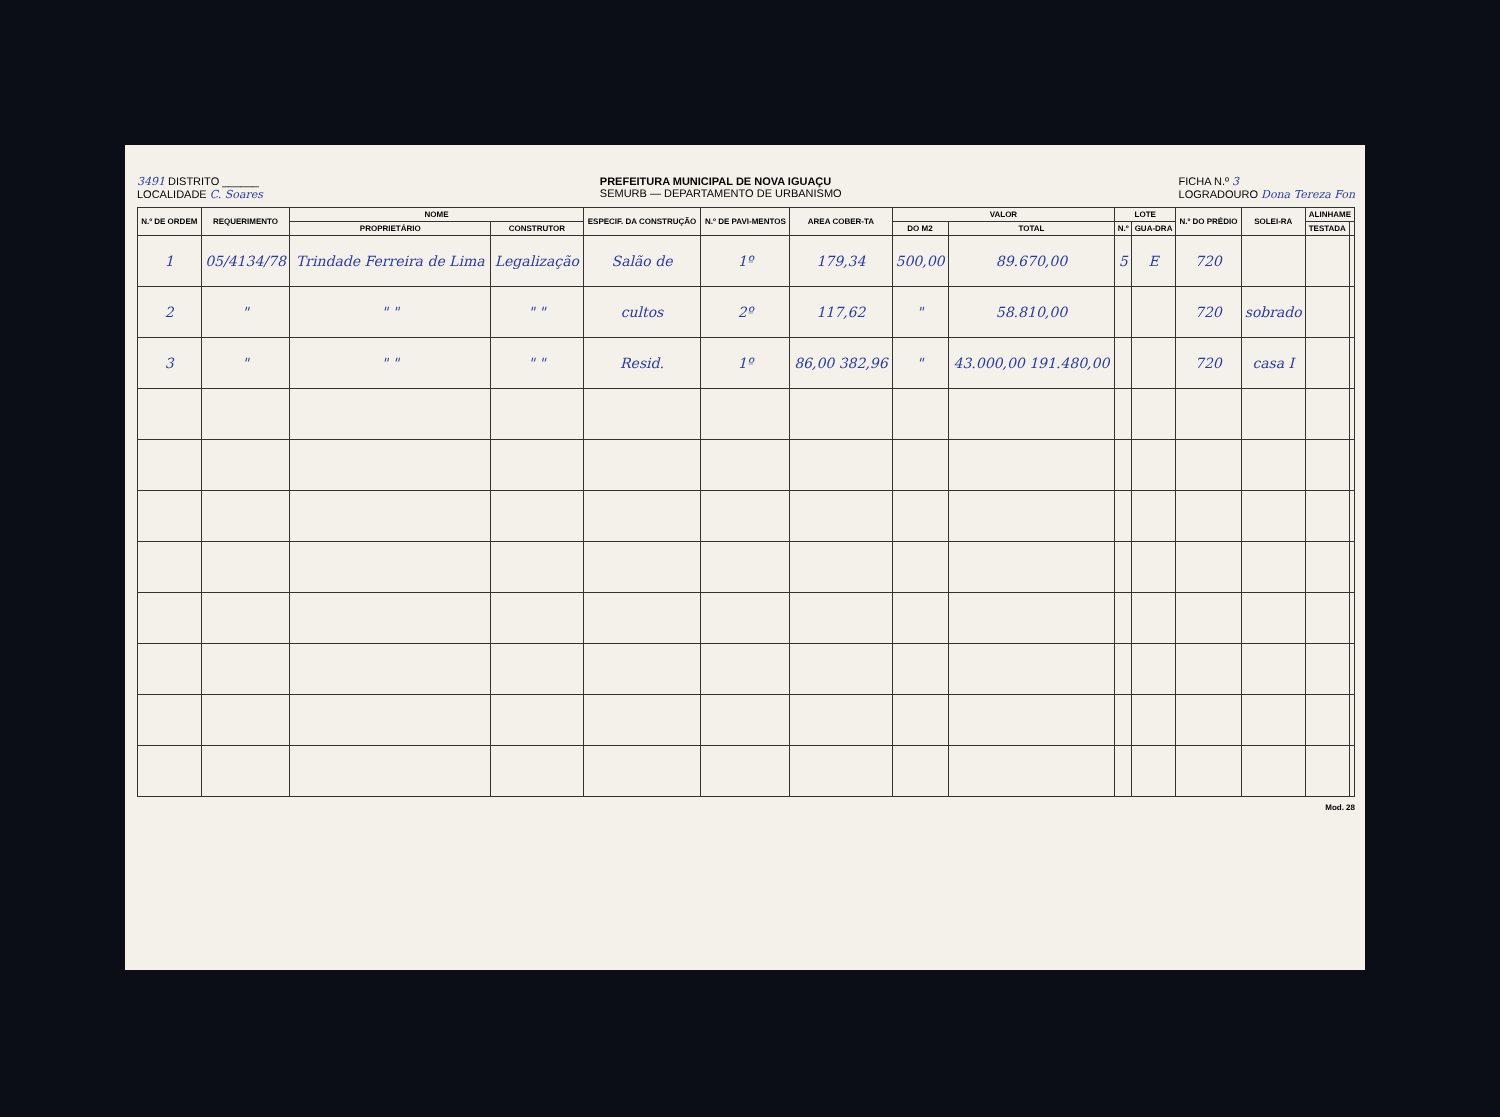3491 DISTRITO ______
LOCALIDADE C. Soares
PREFEITURA MUNICIPAL DE NOVA IGUAÇU
SEMURB — DEPARTAMENTO DE URBANISMO
FICHA N.º 3
LOGRADOURO Dona Tereza Fon
| N.º DE ORDEM | REQUERIMENTO | NOME | | ESPECIF. DA CONSTRUÇÃO | N.º DE PAVI-MENTOS | AREA COBER-TA | VALOR | | LOTE | | N.º DO PRÉDIO | SOLEI-RA | ALINHAME | |
| --- | --- | --- | --- | --- | --- | --- | --- | --- | --- | --- | --- | --- | --- | --- |
| | | PROPRIETÁRIO | CONSTRUTOR | | | | DO M2 | TOTAL | N.º | GUA-DRA | | | TESTADA | |
| 1 | 05/4134/78 | Trindade Ferreira de Lima | Legalização | Salão de | 1º | 179,34 | 500,00 | 89.670,00 | 5 | E | 720 | | | |
| 2 | " | " " | " " | cultos | 2º | 117,62 | " | 58.810,00 | | | 720 | sobrado | | |
| 3 | " | " " | " " | Resid. | 1º | 86,00 382,96 | " | 43.000,00 191.480,00 | | | 720 | casa I | | |
Mod. 28